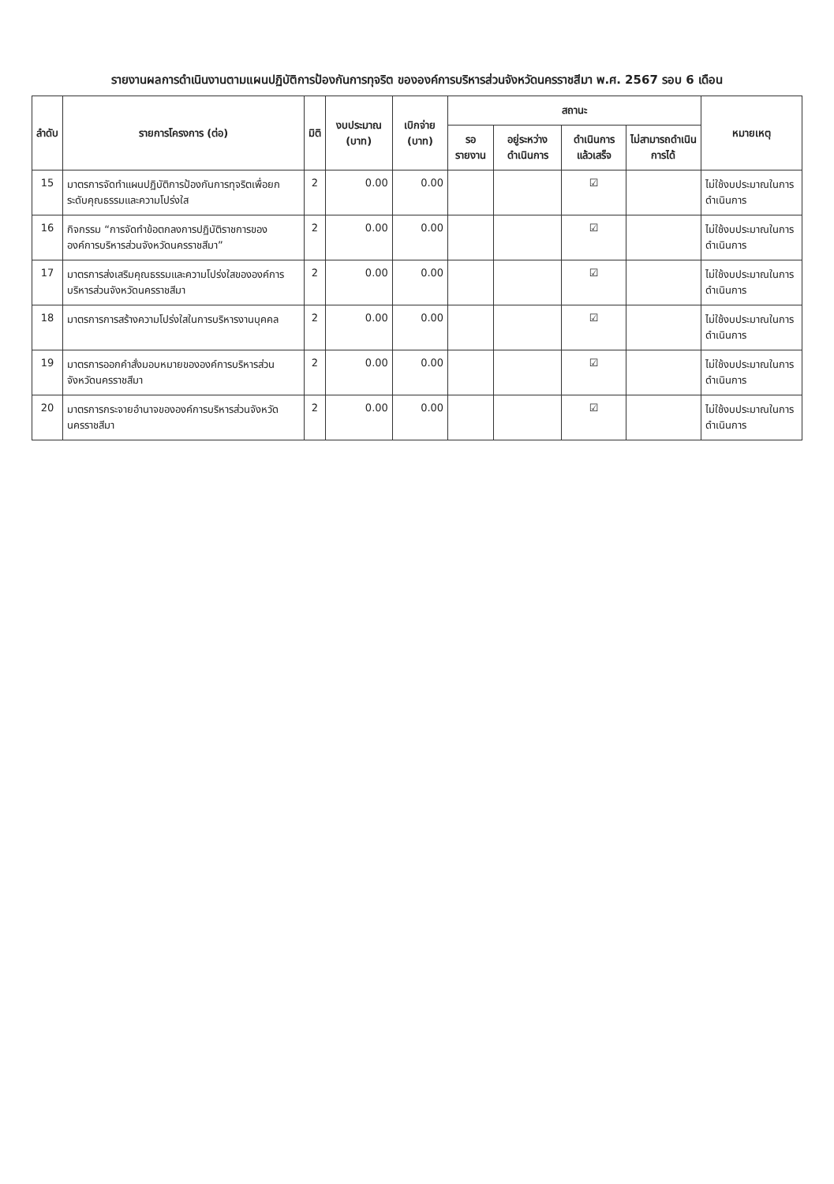รายงานผลการดำเนินงานตามแผนปฏิบัติการป้องกันการทุจริต ขององค์การบริหารส่วนจังหวัดนครราชสีมา พ.ศ. 2567 รอบ 6 เดือน
| ลำดับ | รายการโครงการ (ต่อ) | มิติ | งบประมาณ (บาท) | เบิกจ่าย (บาท) | สถานะ | | | | หมายเหตุ |
| --- | --- | --- | --- | --- | --- | --- | --- | --- | --- |
| | | | | | รอรายงาน | อยู่ระหว่างดำเนินการ | ดำเนินการแล้วเสร็จ | ไม่สามารถดำเนินการได้ | |
| 15 | มาตรการจัดทำแผนปฏิบัติการป้องกันการทุจริตเพื่อยกระดับคุณธรรมและความโปร่งใส | 2 | 0.00 | 0.00 | | | ☑ | | ไม่ใช้งบประมาณในการดำเนินการ |
| 16 | กิจกรรม “การจัดทำข้อตกลงการปฏิบัติราชการขององค์การบริหารส่วนจังหวัดนครราชสีมา” | 2 | 0.00 | 0.00 | | | ☑ | | ไม่ใช้งบประมาณในการดำเนินการ |
| 17 | มาตรการส่งเสริมคุณธรรมและความโปร่งใสขององค์การบริหารส่วนจังหวัดนครราชสีมา | 2 | 0.00 | 0.00 | | | ☑ | | ไม่ใช้งบประมาณในการดำเนินการ |
| 18 | มาตรการการสร้างความโปร่งใสในการบริหารงานบุคคล | 2 | 0.00 | 0.00 | | | ☑ | | ไม่ใช้งบประมาณในการดำเนินการ |
| 19 | มาตรการออกคำสั่งมอบหมายขององค์การบริหารส่วนจังหวัดนครราชสีมา | 2 | 0.00 | 0.00 | | | ☑ | | ไม่ใช้งบประมาณในการดำเนินการ |
| 20 | มาตรการกระจายอำนาจขององค์การบริหารส่วนจังหวัดนครราชสีมา | 2 | 0.00 | 0.00 | | | ☑ | | ไม่ใช้งบประมาณในการดำเนินการ |